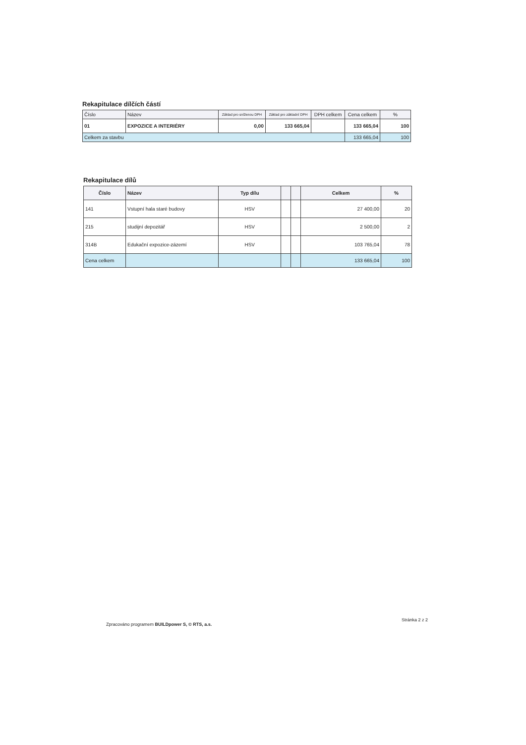Rekapitulace dílčích částí
| Číslo | Název | Základ pro sníženou DPH | Základ pro základní DPH | DPH celkem | Cena celkem | % |
| --- | --- | --- | --- | --- | --- | --- |
| 01 | EXPOZICE A INTERIÉRY | 0,00 | 133 665,04 | | 133 665,04 | 100 |
| Celkem za stavbu | | | | | 133 665,04 | 100 |
Rekapitulace dílů
| Číslo | Název | Typ dílu | | | Celkem | % |
| --- | --- | --- | --- | --- | --- | --- |
| 141 | Vstupní hala staré budovy | HSV | | | 27 400,00 | 20 |
| 215 | studijní depozitář | HSV | | | 2 500,00 | 2 |
| 314B | Edukační expozice-zázemí | HSV | | | 103 765,04 | 78 |
| Cena celkem | | | | | 133 665,04 | 100 |
Zpracováno programem BUILDpower S, © RTS, a.s.
Stránka 2 z 2